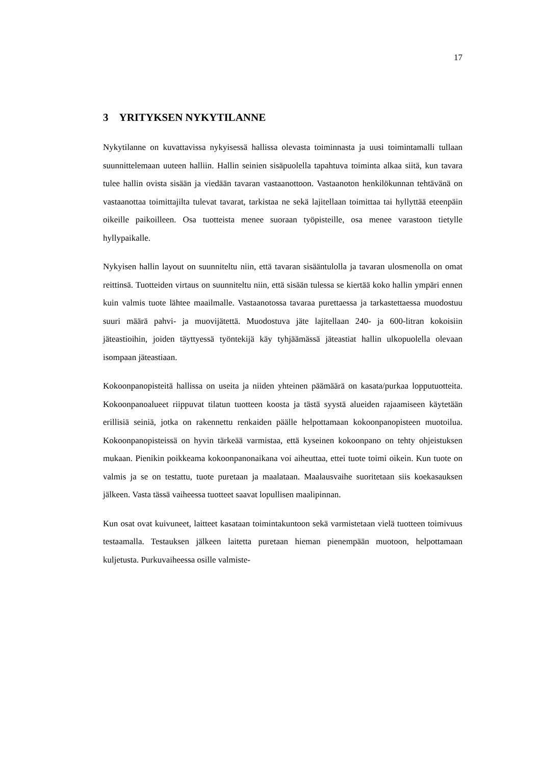17
3 YRITYKSEN NYKYTILANNE
Nykytilanne on kuvattavissa nykyisessä hallissa olevasta toiminnasta ja uusi toimintamalli tullaan suunnittelemaan uuteen halliin. Hallin seinien sisäpuolella tapahtuva toiminta alkaa siitä, kun tavara tulee hallin ovista sisään ja viedään tavaran vastaanottoon. Vastaanoton henkilökunnan tehtävänä on vastaanottaa toimittajilta tulevat tavarat, tarkistaa ne sekä lajitellaan toimittaa tai hyllyttää eteenpäin oikeille paikoilleen. Osa tuotteista menee suoraan työpisteille, osa menee varastoon tietylle hyllypaikalle.
Nykyisen hallin layout on suunniteltu niin, että tavaran sisääntulolla ja tavaran ulosmenolla on omat reittinsä. Tuotteiden virtaus on suunniteltu niin, että sisään tulessa se kiertää koko hallin ympäri ennen kuin valmis tuote lähtee maailmalle. Vastaanotossa tavaraa purettaessa ja tarkastettaessa muodostuu suuri määrä pahvi- ja muovijätettä. Muodostuva jäte lajitellaan 240- ja 600-litran kokoisiin jäteastioihin, joiden täyttyessä työntekijä käy tyhjäämässä jäteastiat hallin ulkopuolella olevaan isompaan jäteastiaan.
Kokoonpanopisteitä hallissa on useita ja niiden yhteinen päämäärä on kasata/purkaa lopputuotteita. Kokoonpanoalueet riippuvat tilatun tuotteen koosta ja tästä syystä alueiden rajaamiseen käytetään erillisiä seiniä, jotka on rakennettu renkaiden päälle helpottamaan kokoonpanopisteen muotoilua. Kokoonpanopisteissä on hyvin tärkeää varmistaa, että kyseinen kokoonpano on tehty ohjeistuksen mukaan. Pienikin poikkeama kokoonpanonaikana voi aiheuttaa, ettei tuote toimi oikein. Kun tuote on valmis ja se on testattu, tuote puretaan ja maalataan. Maalausvaihe suoritetaan siis koekasauksen jälkeen. Vasta tässä vaiheessa tuotteet saavat lopullisen maalipinnan.
Kun osat ovat kuivuneet, laitteet kasataan toimintakuntoon sekä varmistetaan vielä tuotteen toimivuus testaamalla. Testauksen jälkeen laitetta puretaan hieman pienempään muotoon, helpottamaan kuljetusta. Purkuvaiheessa osille valmiste-